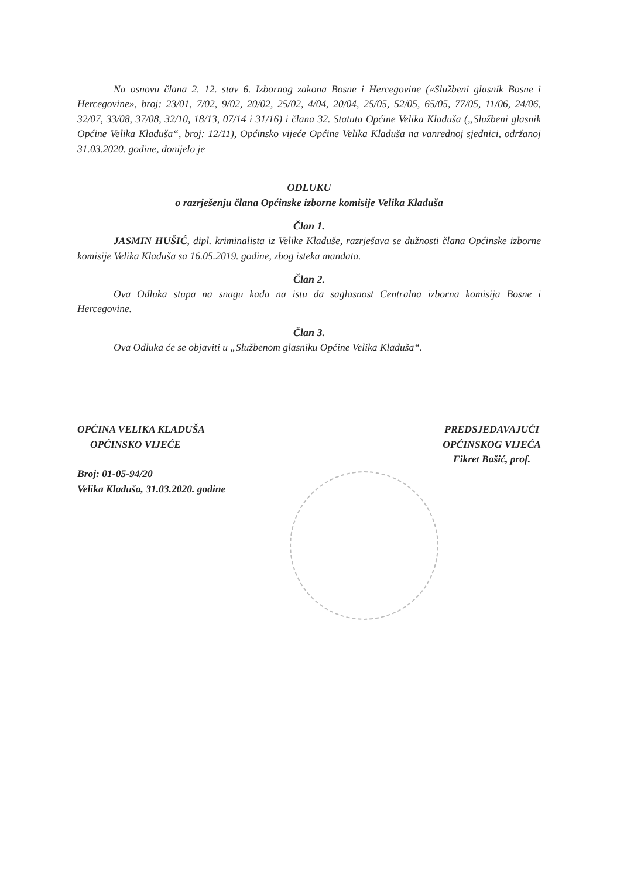Na osnovu člana 2. 12. stav 6. Izbornog zakona Bosne i Hercegovine («Službeni glasnik Bosne i Hercegovine», broj: 23/01, 7/02, 9/02, 20/02, 25/02, 4/04, 20/04, 25/05, 52/05, 65/05, 77/05, 11/06, 24/06, 32/07, 33/08, 37/08, 32/10, 18/13, 07/14 i 31/16) i člana 32. Statuta Općine Velika Kladuša („Službeni glasnik Općine Velika Kladuša“, broj: 12/11), Općinsko vijeće Općine Velika Kladuša na vanrednoj sjednici, održanoj 31.03.2020. godine, donijelo je
ODLUKU
o razrješenju člana Općinske izborne komisije Velika Kladuša
Član 1.
JASMIN HUŠIĆ, dipl. kriminalista iz Velike Kladuše, razrješava se dužnosti člana Općinske izborne komisije Velika Kladuša sa 16.05.2019. godine, zbog isteka mandata.
Član 2.
Ova Odluka stupa na snagu kada na istu da saglasnost Centralna izborna komisija Bosne i Hercegovine.
Član 3.
Ova Odluka će se objaviti u „Službenom glasniku Općine Velika Kladuša“.
OPĆINA VELIKA KLADUŠA
OPĆINSKO VIJEĆE
Broj: 01-05-94/20
Velika Kladuša, 31.03.2020. godine
PREDSJEDAVAJUĆI
OPĆINSKOG VIJEĆA
Fikret Bašić, prof.